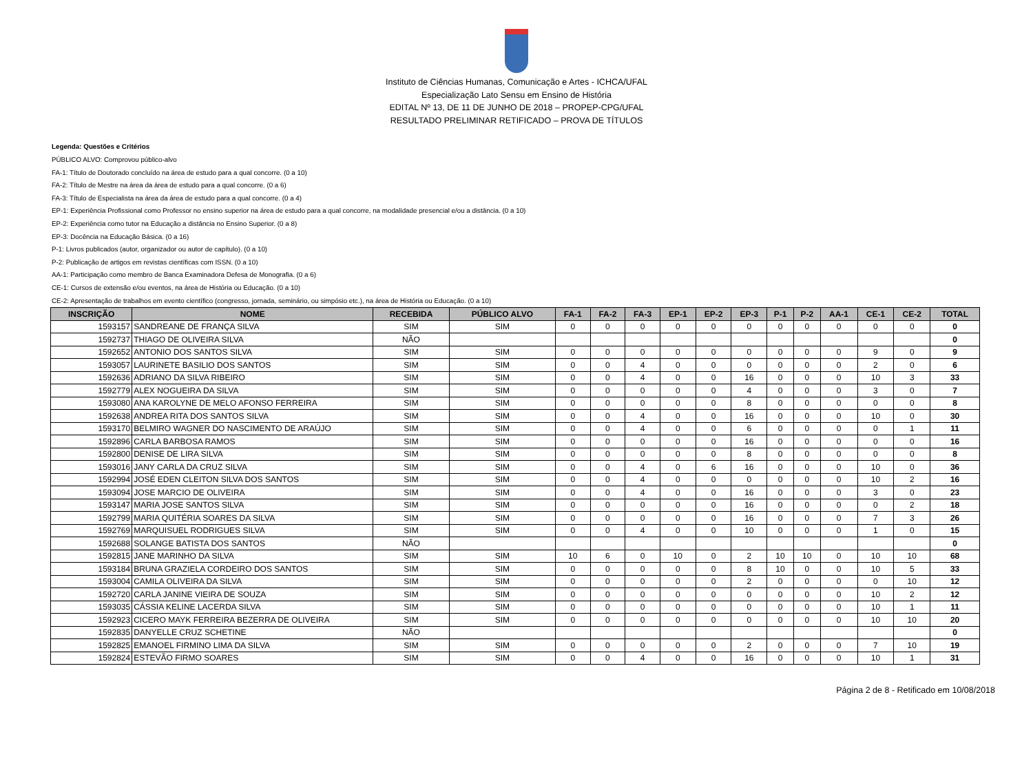Instituto de Ciências Humanas, Comunicação e Artes - ICHCA/UFAL
Especialização Lato Sensu em Ensino de História
EDITAL Nº 13, DE 11 DE JUNHO DE 2018 – PROPEP-CPG/UFAL
RESULTADO PRELIMINAR RETIFICADO – PROVA DE TÍTULOS
Legenda: Questões e Critérios
PÚBLICO ALVO: Comprovou público-alvo
FA-1: Título de Doutorado concluído na área de estudo para a qual concorre. (0 a 10)
FA-2: Título de Mestre na área da área de estudo para a qual concorre. (0 a 6)
FA-3: Título de Especialista na área da área de estudo para a qual concorre. (0 a 4)
EP-1: Experiência Profissional como Professor no ensino superior na área de estudo para a qual concorre, na modalidade presencial e/ou a distância. (0 a 10)
EP-2: Experiência como tutor na Educação a distância no Ensino Superior. (0 a 8)
EP-3: Docência na Educação Básica. (0 a 16)
P-1: Livros publicados (autor, organizador ou autor de capítulo). (0 a 10)
P-2: Publicação de artigos em revistas científicas com ISSN. (0 a 10)
AA-1: Participação como membro de Banca Examinadora Defesa de Monografia. (0 a 6)
CE-1: Cursos de extensão e/ou eventos, na área de História ou Educação. (0 a 10)
CE-2: Apresentação de trabalhos em evento científico (congresso, jornada, seminário, ou simpósio etc.), na área de História ou Educação. (0 a 10)
| INSCRIÇÃO | NOME | RECEBIDA | PÚBLICO ALVO | FA-1 | FA-2 | FA-3 | EP-1 | EP-2 | EP-3 | P-1 | P-2 | AA-1 | CE-1 | CE-2 | TOTAL |
| --- | --- | --- | --- | --- | --- | --- | --- | --- | --- | --- | --- | --- | --- | --- | --- |
| 1593157 | SANDREANE DE FRANÇA SILVA | SIM | SIM | 0 | 0 | 0 | 0 | 0 | 0 | 0 | 0 | 0 | 0 | 0 | 0 |
| 1592737 | THIAGO DE OLIVEIRA SILVA | NÃO | | | | | | | | | | | | | 0 |
| 1592652 | ANTONIO DOS SANTOS SILVA | SIM | SIM | 0 | 0 | 0 | 0 | 0 | 0 | 0 | 0 | 0 | 9 | 0 | 9 |
| 1593057 | LAURINETE BASILIO DOS SANTOS | SIM | SIM | 0 | 0 | 4 | 0 | 0 | 0 | 0 | 0 | 0 | 2 | 0 | 6 |
| 1592636 | ADRIANO DA SILVA RIBEIRO | SIM | SIM | 0 | 0 | 4 | 0 | 0 | 16 | 0 | 0 | 0 | 10 | 3 | 33 |
| 1592779 | ALEX NOGUEIRA DA SILVA | SIM | SIM | 0 | 0 | 0 | 0 | 0 | 4 | 0 | 0 | 0 | 3 | 0 | 7 |
| 1593080 | ANA KAROLYNE DE MELO AFONSO FERREIRA | SIM | SIM | 0 | 0 | 0 | 0 | 0 | 8 | 0 | 0 | 0 | 0 | 0 | 8 |
| 1592638 | ANDREA RITA DOS SANTOS SILVA | SIM | SIM | 0 | 0 | 4 | 0 | 0 | 16 | 0 | 0 | 0 | 10 | 0 | 30 |
| 1593170 | BELMIRO WAGNER DO NASCIMENTO DE ARAÚJO | SIM | SIM | 0 | 0 | 4 | 0 | 0 | 6 | 0 | 0 | 0 | 0 | 1 | 11 |
| 1592896 | CARLA BARBOSA RAMOS | SIM | SIM | 0 | 0 | 0 | 0 | 0 | 16 | 0 | 0 | 0 | 0 | 0 | 16 |
| 1592800 | DENISE DE LIRA SILVA | SIM | SIM | 0 | 0 | 0 | 0 | 0 | 8 | 0 | 0 | 0 | 0 | 0 | 8 |
| 1593016 | JANY CARLA DA CRUZ SILVA | SIM | SIM | 0 | 0 | 4 | 0 | 6 | 16 | 0 | 0 | 0 | 10 | 0 | 36 |
| 1592994 | JOSÉ EDEN CLEITON SILVA DOS SANTOS | SIM | SIM | 0 | 0 | 4 | 0 | 0 | 0 | 0 | 0 | 0 | 10 | 2 | 16 |
| 1593094 | JOSE MARCIO DE OLIVEIRA | SIM | SIM | 0 | 0 | 4 | 0 | 0 | 16 | 0 | 0 | 0 | 3 | 0 | 23 |
| 1593147 | MARIA JOSE SANTOS SILVA | SIM | SIM | 0 | 0 | 0 | 0 | 0 | 16 | 0 | 0 | 0 | 0 | 2 | 18 |
| 1592799 | MARIA QUITÉRIA SOARES DA SILVA | SIM | SIM | 0 | 0 | 0 | 0 | 0 | 16 | 0 | 0 | 0 | 7 | 3 | 26 |
| 1592769 | MARQUISUEL RODRIGUES SILVA | SIM | SIM | 0 | 0 | 4 | 0 | 0 | 10 | 0 | 0 | 0 | 1 | 0 | 15 |
| 1592688 | SOLANGE BATISTA DOS SANTOS | NÃO | | | | | | | | | | | | | 0 |
| 1592815 | JANE MARINHO DA SILVA | SIM | SIM | 10 | 6 | 0 | 10 | 0 | 2 | 10 | 10 | 0 | 10 | 10 | 68 |
| 1593184 | BRUNA GRAZIELA CORDEIRO DOS SANTOS | SIM | SIM | 0 | 0 | 0 | 0 | 0 | 8 | 10 | 0 | 0 | 10 | 5 | 33 |
| 1593004 | CAMILA OLIVEIRA DA SILVA | SIM | SIM | 0 | 0 | 0 | 0 | 0 | 2 | 0 | 0 | 0 | 0 | 10 | 12 |
| 1592720 | CARLA JANINE VIEIRA DE SOUZA | SIM | SIM | 0 | 0 | 0 | 0 | 0 | 0 | 0 | 0 | 0 | 10 | 2 | 12 |
| 1593035 | CÁSSIA KELINE LACERDA SILVA | SIM | SIM | 0 | 0 | 0 | 0 | 0 | 0 | 0 | 0 | 0 | 10 | 1 | 11 |
| 1592923 | CICERO MAYK FERREIRA BEZERRA DE OLIVEIRA | SIM | SIM | 0 | 0 | 0 | 0 | 0 | 0 | 0 | 0 | 0 | 10 | 10 | 20 |
| 1592835 | DANYELLE CRUZ SCHETINE | NÃO | | | | | | | | | | | | | 0 |
| 1592825 | EMANOEL FIRMINO LIMA DA SILVA | SIM | SIM | 0 | 0 | 0 | 0 | 0 | 2 | 0 | 0 | 0 | 7 | 10 | 19 |
| 1592824 | ESTEVÃO FIRMO SOARES | SIM | SIM | 0 | 0 | 4 | 0 | 0 | 16 | 0 | 0 | 0 | 10 | 1 | 31 |
Página 2 de 8 - Retificado em 10/08/2018